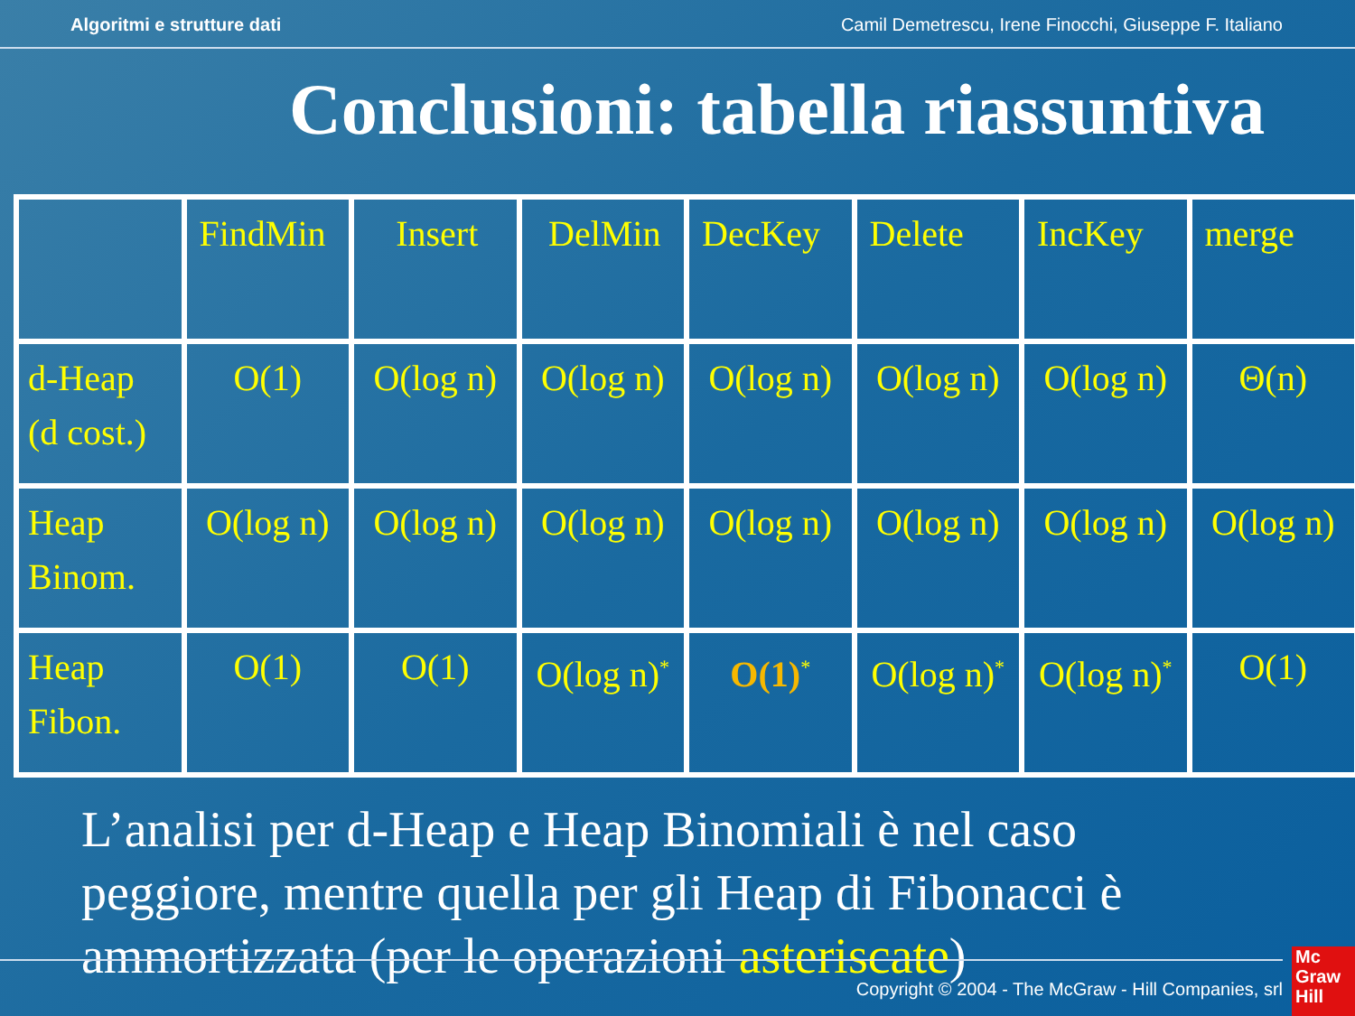Algoritmi e strutture dati Camil Demetrescu, Irene Finocchi, Giuseppe F. Italiano
Conclusioni: tabella riassuntiva
| | FindMin | Insert | DelMin | DecKey | Delete | IncKey | merge |
| d-Heap (d cost.) | O(1) | O(log n) | O(log n) | O(log n) | O(log n) | O(log n) | Θ(n) |
| Heap Binom. | O(log n) | O(log n) | O(log n) | O(log n) | O(log n) | O(log n) | O(log n) |
| Heap Fibon. | O(1) | O(1) | O(log n)<sup>*</sup> | O(1)<sup>*</sup> | O(log n)<sup>*</sup> | O(log n)<sup>*</sup> | O(1) |
L’analisi per d-Heap e Heap Binomiali è nel caso peggiore, mentre quella per gli Heap di Fibonacci è ammortizzata (per le operazioni asteriscate)
Copyright © 2004 - The McGraw - Hill Companies, srl
Mc Graw Hill